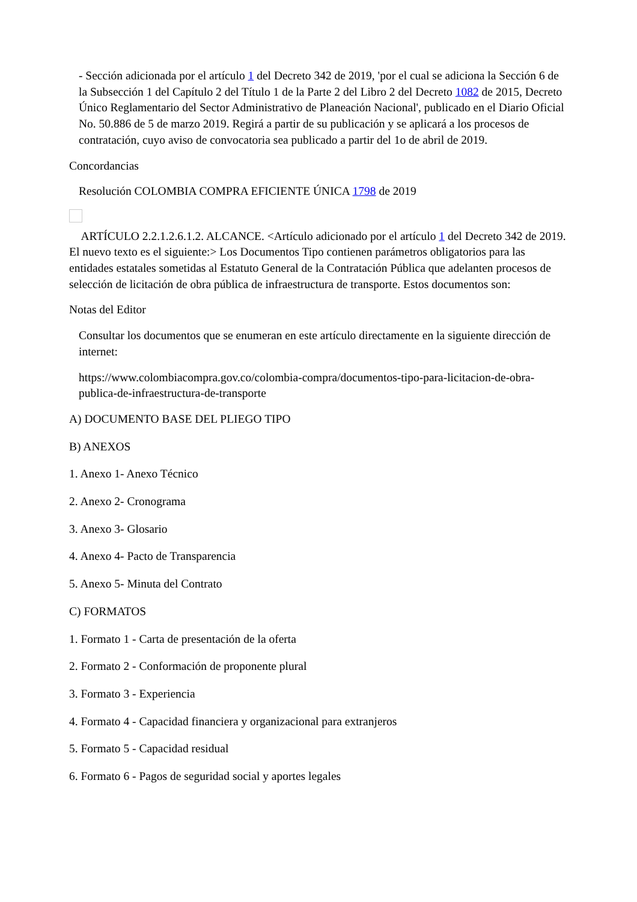- Sección adicionada por el artículo 1 del Decreto 342 de 2019, 'por el cual se adiciona la Sección 6 de la Subsección 1 del Capítulo 2 del Título 1 de la Parte 2 del Libro 2 del Decreto 1082 de 2015, Decreto Único Reglamentario del Sector Administrativo de Planeación Nacional', publicado en el Diario Oficial No. 50.886 de 5 de marzo 2019. Regirá a partir de su publicación y se aplicará a los procesos de contratación, cuyo aviso de convocatoria sea publicado a partir del 1o de abril de 2019.
Concordancias
Resolución COLOMBIA COMPRA EFICIENTE ÚNICA 1798 de 2019
ARTÍCULO 2.2.1.2.6.1.2. ALCANCE. <Artículo adicionado por el artículo 1 del Decreto 342 de 2019. El nuevo texto es el siguiente:> Los Documentos Tipo contienen parámetros obligatorios para las entidades estatales sometidas al Estatuto General de la Contratación Pública que adelanten procesos de selección de licitación de obra pública de infraestructura de transporte. Estos documentos son:
Notas del Editor
Consultar los documentos que se enumeran en este artículo directamente en la siguiente dirección de internet:
https://www.colombiacompra.gov.co/colombia-compra/documentos-tipo-para-licitacion-de-obra-publica-de-infraestructura-de-transporte
A) DOCUMENTO BASE DEL PLIEGO TIPO
B) ANEXOS
1. Anexo 1- Anexo Técnico
2. Anexo 2- Cronograma
3. Anexo 3- Glosario
4. Anexo 4- Pacto de Transparencia
5. Anexo 5- Minuta del Contrato
C) FORMATOS
1. Formato 1 - Carta de presentación de la oferta
2. Formato 2 - Conformación de proponente plural
3. Formato 3 - Experiencia
4. Formato 4 - Capacidad financiera y organizacional para extranjeros
5. Formato 5 - Capacidad residual
6. Formato 6 - Pagos de seguridad social y aportes legales